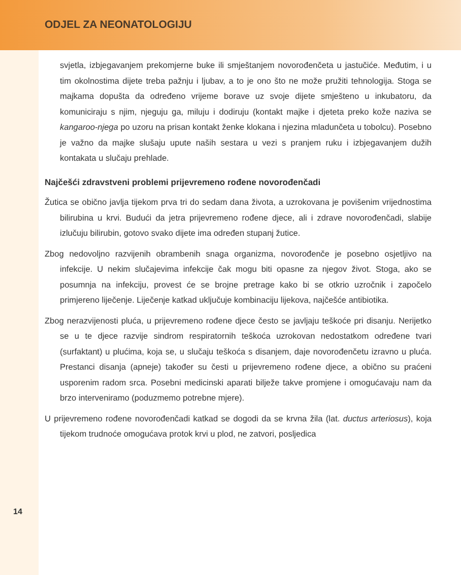ODJEL ZA NEONATOLOGIJU
svjetla, izbjegavanjem prekomjerne buke ili smještanjem novorođenčeta u jastučiće. Međutim, i u tim okolnostima dijete treba pažnju i ljubav, a to je ono što ne može pružiti tehnologija. Stoga se majkama dopušta da određeno vrijeme borave uz svoje dijete smješteno u inkubatoru, da komuniciraju s njim, njeguju ga, miluju i dodiruju (kontakt majke i djeteta preko kože naziva se kangaroo-njega po uzoru na prisan kontakt ženke klokana i njezina mladunčeta u tobolcu). Posebno je važno da majke slušaju upute naših sestara u vezi s pranjem ruku i izbjegavanjem dužih kontakata u slučaju prehlade.
Najčešći zdravstveni problemi prijevremeno rođene novorođenčadi
Žutica se obično javlja tijekom prva tri do sedam dana života, a uzrokovana je povišenim vrijednostima bilirubina u krvi. Budući da jetra prijevremeno rođene djece, ali i zdrave novorođenčadi, slabije izlučuju bilirubin, gotovo svako dijete ima određen stupanj žutice.
Zbog nedovoljno razvijenih obrambenih snaga organizma, novorođenče je posebno osjetljivo na infekcije. U nekim slučajevima infekcije čak mogu biti opasne za njegov život. Stoga, ako se posumnja na infekciju, provest će se brojne pretrage kako bi se otkrio uzročnik i započelo primjereno liječenje. Liječenje katkad uključuje kombinaciju lijekova, najčešće antibiotika.
Zbog nerazvijenosti pluća, u prijevremeno rođene djece često se javljaju teškoće pri disanju. Nerijetko se u te djece razvije sindrom respiratornih teškoća uzrokovan nedostatkom određene tvari (surfaktant) u plućima, koja se, u slučaju teškoća s disanjem, daje novorođenčetu izravno u pluća. Prestanci disanja (apneje) također su česti u prijevremeno rođene djece, a obično su praćeni usporenim radom srca. Posebni medicinski aparati bilježe takve promjene i omogućavaju nam da brzo interveniramo (poduzmemo potrebne mjere).
U prijevremeno rođene novorođenčadi katkad se dogodi da se krvna žila (lat. ductus arteriosus), koja tijekom trudnoće omogućava protok krvi u plod, ne zatvori, posljedica
14